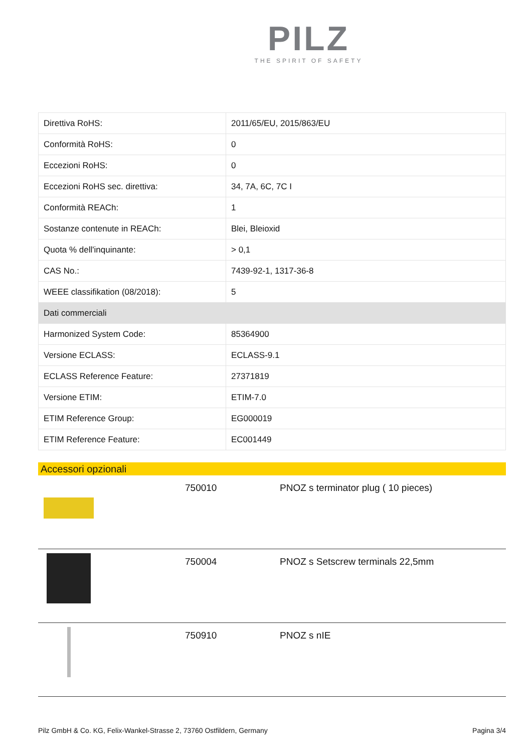PILZ
THE SPIRIT OF SAFETY
| Direttiva RoHS: | 2011/65/EU, 2015/863/EU |
| Conformità RoHS: | 0 |
| Eccezioni RoHS: | 0 |
| Eccezioni RoHS sec. direttiva: | 34, 7A, 6C, 7C I |
| Conformità REACh: | 1 |
| Sostanze contenute in REACh: | Blei, Bleioxid |
| Quota % dell'inquinante: | > 0,1 |
| CAS No.: | 7439-92-1, 1317-36-8 |
| WEEE classifikation (08/2018): | 5 |
| Dati commerciali | |
| Harmonized System Code: | 85364900 |
| Versione ECLASS: | ECLASS-9.1 |
| ECLASS Reference Feature: | 27371819 |
| Versione ETIM: | ETIM-7.0 |
| ETIM Reference Group: | EG000019 |
| ETIM Reference Feature: | EC001449 |
Accessori opzionali
| | 750010 | PNOZ s terminator plug ( 10 pieces) |
| | 750004 | PNOZ s Setscrew terminals 22,5mm |
| | 750910 | PNOZ s nIE |
Pilz GmbH & Co. KG, Felix-Wankel-Strasse 2, 73760 Ostfildern, Germany Pagina 3/4